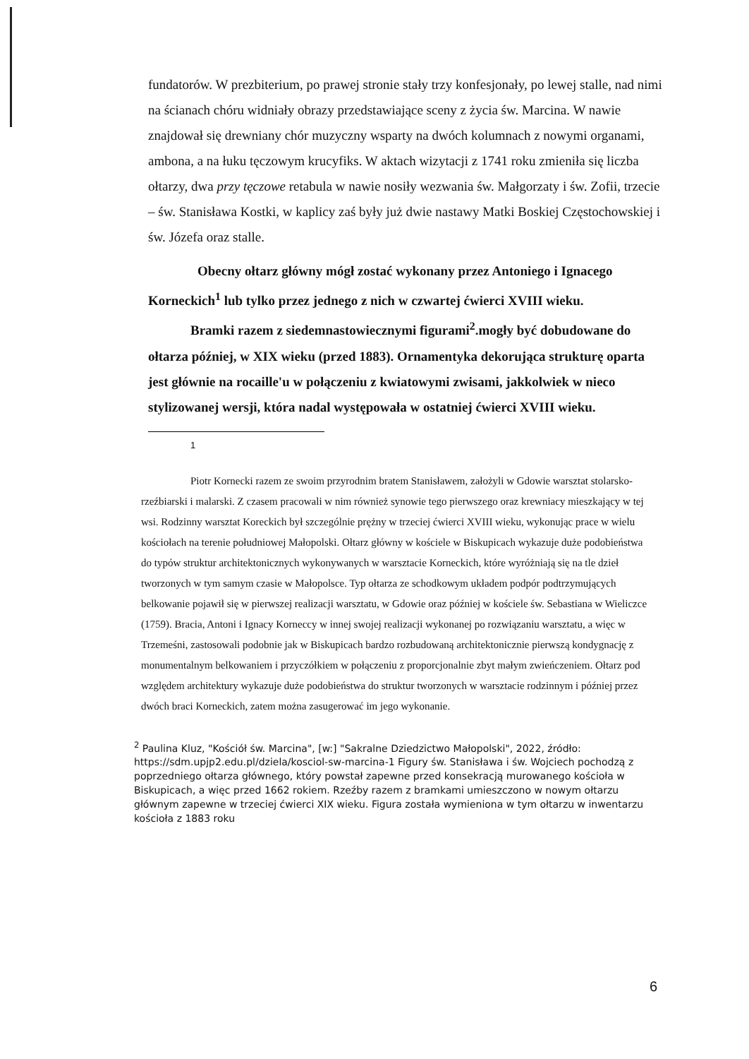fundatorów. W prezbiterium, po prawej stronie stały trzy konfesjonały, po lewej stalle, nad nimi na ścianach chóru widniały obrazy przedstawiające sceny z życia św. Marcina. W nawie znajdował się drewniany chór muzyczny wsparty na dwóch kolumnach z nowymi organami, ambona, a na łuku tęczowym krucyfiks. W aktach wizytacji z 1741 roku zmieniła się liczba ołtarzy, dwa przy tęczowe retabula w nawie nosiły wezwania św. Małgorzaty i św. Zofii, trzecie – św. Stanisława Kostki, w kaplicy zaś były już dwie nastawy Matki Boskiej Częstochowskiej i św. Józefa oraz stalle.
Obecny ołtarz główny mógł zostać wykonany przez Antoniego i Ignacego Korneckich<sup>1</sup> lub tylko przez jednego z nich w czwartej ćwierci XVIII wieku.
Bramki razem z siedemnastowiecznymi figurami<sup>2</sup>.mogły być dobudowane do ołtarza później, w XIX wieku (przed 1883). Ornamentyka dekorująca strukturę oparta jest głównie na rocaille'u w połączeniu z kwiatowymi zwisami, jakkolwiek w nieco stylizowanej wersji, która nadal występowała w ostatniej ćwierci XVIII wieku.
1
Piotr Kornecki razem ze swoim przyrodnim bratem Stanisławem, założyli w Gdowie warsztat stolarsko-rzeźbiarski i malarski. Z czasem pracowali w nim również synowie tego pierwszego oraz krewniacy mieszkający w tej wsi. Rodzinny warsztat Koreckich był szczególnie prężny w trzeciej ćwierci XVIII wieku, wykonując prace w wielu kościołach na terenie południowej Małopolski. Ołtarz główny w kościele w Biskupicach wykazuje duże podobieństwa do typów struktur architektonicznych wykonywanych w warsztacie Korneckich, które wyróżniają się na tle dzieł tworzonych w tym samym czasie w Małopolsce. Typ ołtarza ze schodkowym układem podpór podtrzymujących belkowanie pojawił się w pierwszej realizacji warsztatu, w Gdowie oraz później w kościele św. Sebastiana w Wieliczce (1759). Bracia, Antoni i Ignacy Korneccy w innej swojej realizacji wykonanej po rozwiązaniu warsztatu, a więc w Trzemeśni, zastosowali podobnie jak w Biskupicach bardzo rozbudowaną architektonicznie pierwszą kondygnację z monumentalnym belkowaniem i przyczółkiem w połączeniu z proporcjonalnie zbyt małym zwieńczeniem. Ołtarz pod względem architektury wykazuje duże podobieństwa do struktur tworzonych w warsztacie rodzinnym i później przez dwóch braci Korneckich, zatem można zasugerować im jego wykonanie.
<sup>2</sup> Paulina Kluz, "Kościół św. Marcina", [w:] "Sakralne Dziedzictwo Małopolski", 2022, źródło: https://sdm.upjp2.edu.pl/dziela/kosciol-sw-marcina-1 Figury św. Stanisława i św. Wojciech pochodzą z poprzedniego ołtarza głównego, który powstał zapewne przed konsekracją murowanego kościoła w Biskupicach, a więc przed 1662 rokiem. Rzeźby razem z bramkami umieszczono w nowym ołtarzu głównym zapewne w trzeciej ćwierci XIX wieku. Figura została wymieniona w tym ołtarzu w inwentarzu kościoła z 1883 roku
6